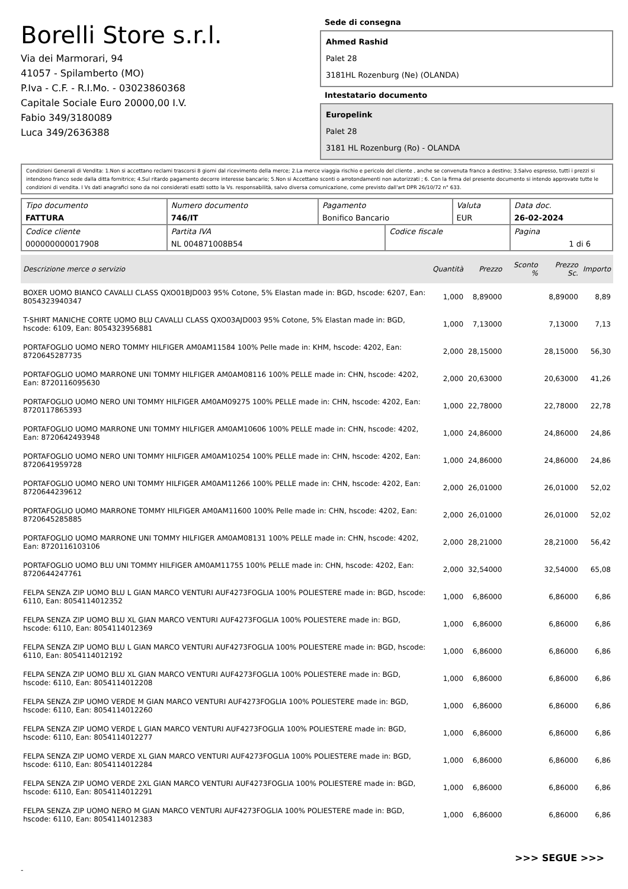Borelli Store s.r.l.
Via dei Marmorari, 94
41057 - Spilamberto (MO)
P.Iva - C.F. - R.I.Mo. - 03023860368
Capitale Sociale Euro 20000,00 I.V.
Fabio 349/3180089
Luca 349/2636388
Sede di consegna
Ahmed Rashid
Palet 28
3181HL Rozenburg (Ne) (OLANDA)
Intestatario documento
Europelink
Palet 28
3181 HL Rozenburg (Ro) - OLANDA
Condizioni Generali di Vendita: 1.Non si accettano reclami trascorsi 8 giorni dal ricevimento della merce; 2.La merce viaggia rischio e pericolo del cliente , anche se convenuta franco a destino; 3.Salvo espresso, tutti i prezzi si intendono franco sede dalla ditta fornitrice; 4.Sul ritardo pagamento decorre interesse bancario; 5.Non si Accettano sconti o arrotondamenti non autorizzati ; 6. Con la firma del presente documento si intendo approvate tutte le condizioni di vendita. I Vs dati anagrafici sono da noi considerati esatti sotto la Vs. responsabilità, salvo diversa comunicazione, come previsto dall'art DPR 26/10/72 n° 633.
| Tipo documento FATTURA | Numero documento 746/IT | Pagamento Bonifico Bancario | | Valuta EUR | Data doc. 26-02-2024 |
| Codice cliente 000000000017908 | Partita IVA NL 004871008B54 | | Codice fiscale | | Pagina 1 di 6 |
| Descrizione merce o servizio | Quantità | Prezzo | Sconto % | Prezzo Sc. | Importo |
| --- | --- | --- | --- | --- | --- |
| BOXER UOMO BIANCO CAVALLI CLASS QXO01BJD003 95% Cotone, 5% Elastan made in: BGD, hscode: 6207, Ean: 8054323940347 | 1,000 | 8,89000 | | 8,89000 | 8,89 |
| T-SHIRT MANICHE CORTE UOMO BLU CAVALLI CLASS QXO03AJD003 95% Cotone, 5% Elastan made in: BGD, hscode: 6109, Ean: 8054323956881 | 1,000 | 7,13000 | | 7,13000 | 7,13 |
| PORTAFOGLIO UOMO NERO TOMMY HILFIGER AM0AM11584 100% Pelle made in: KHM, hscode: 4202, Ean: 8720645287735 | 2,000 | 28,15000 | | 28,15000 | 56,30 |
| PORTAFOGLIO UOMO MARRONE UNI TOMMY HILFIGER AM0AM08116 100% PELLE made in: CHN, hscode: 4202, Ean: 8720116095630 | 2,000 | 20,63000 | | 20,63000 | 41,26 |
| PORTAFOGLIO UOMO NERO UNI TOMMY HILFIGER AM0AM09275 100% PELLE made in: CHN, hscode: 4202, Ean: 8720117865393 | 1,000 | 22,78000 | | 22,78000 | 22,78 |
| PORTAFOGLIO UOMO MARRONE UNI TOMMY HILFIGER AM0AM10606 100% PELLE made in: CHN, hscode: 4202, Ean: 8720642493948 | 1,000 | 24,86000 | | 24,86000 | 24,86 |
| PORTAFOGLIO UOMO NERO UNI TOMMY HILFIGER AM0AM10254 100% PELLE made in: CHN, hscode: 4202, Ean: 8720641959728 | 1,000 | 24,86000 | | 24,86000 | 24,86 |
| PORTAFOGLIO UOMO NERO UNI TOMMY HILFIGER AM0AM11266 100% PELLE made in: CHN, hscode: 4202, Ean: 8720644239612 | 2,000 | 26,01000 | | 26,01000 | 52,02 |
| PORTAFOGLIO UOMO MARRONE TOMMY HILFIGER AM0AM11600 100% Pelle made in: CHN, hscode: 4202, Ean: 8720645285885 | 2,000 | 26,01000 | | 26,01000 | 52,02 |
| PORTAFOGLIO UOMO MARRONE UNI TOMMY HILFIGER AM0AM08131 100% PELLE made in: CHN, hscode: 4202, Ean: 8720116103106 | 2,000 | 28,21000 | | 28,21000 | 56,42 |
| PORTAFOGLIO UOMO BLU UNI TOMMY HILFIGER AM0AM11755 100% PELLE made in: CHN, hscode: 4202, Ean: 8720644247761 | 2,000 | 32,54000 | | 32,54000 | 65,08 |
| FELPA SENZA ZIP UOMO BLU L GIAN MARCO VENTURI AUF4273FOGLIA 100% POLIESTERE made in: BGD, hscode: 6110, Ean: 8054114012352 | 1,000 | 6,86000 | | 6,86000 | 6,86 |
| FELPA SENZA ZIP UOMO BLU XL GIAN MARCO VENTURI AUF4273FOGLIA 100% POLIESTERE made in: BGD, hscode: 6110, Ean: 8054114012369 | 1,000 | 6,86000 | | 6,86000 | 6,86 |
| FELPA SENZA ZIP UOMO BLU L GIAN MARCO VENTURI AUF4273FOGLIA 100% POLIESTERE made in: BGD, hscode: 6110, Ean: 8054114012192 | 1,000 | 6,86000 | | 6,86000 | 6,86 |
| FELPA SENZA ZIP UOMO BLU XL GIAN MARCO VENTURI AUF4273FOGLIA 100% POLIESTERE made in: BGD, hscode: 6110, Ean: 8054114012208 | 1,000 | 6,86000 | | 6,86000 | 6,86 |
| FELPA SENZA ZIP UOMO VERDE M GIAN MARCO VENTURI AUF4273FOGLIA 100% POLIESTERE made in: BGD, hscode: 6110, Ean: 8054114012260 | 1,000 | 6,86000 | | 6,86000 | 6,86 |
| FELPA SENZA ZIP UOMO VERDE L GIAN MARCO VENTURI AUF4273FOGLIA 100% POLIESTERE made in: BGD, hscode: 6110, Ean: 8054114012277 | 1,000 | 6,86000 | | 6,86000 | 6,86 |
| FELPA SENZA ZIP UOMO VERDE XL GIAN MARCO VENTURI AUF4273FOGLIA 100% POLIESTERE made in: BGD, hscode: 6110, Ean: 8054114012284 | 1,000 | 6,86000 | | 6,86000 | 6,86 |
| FELPA SENZA ZIP UOMO VERDE 2XL GIAN MARCO VENTURI AUF4273FOGLIA 100% POLIESTERE made in: BGD, hscode: 6110, Ean: 8054114012291 | 1,000 | 6,86000 | | 6,86000 | 6,86 |
| FELPA SENZA ZIP UOMO NERO M GIAN MARCO VENTURI AUF4273FOGLIA 100% POLIESTERE made in: BGD, hscode: 6110, Ean: 8054114012383 | 1,000 | 6,86000 | | 6,86000 | 6,86 |
>>> SEGUE >>>
-